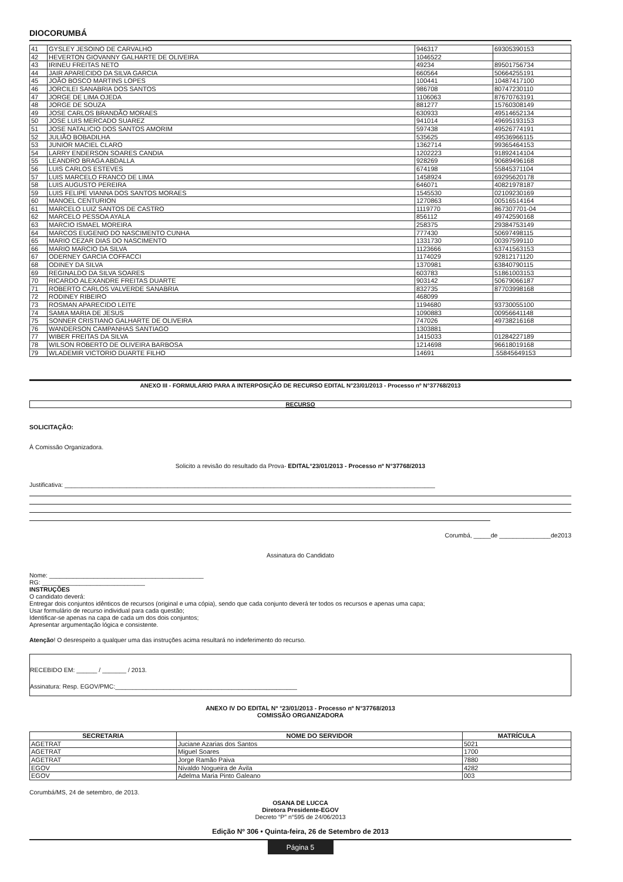DIOCORUMBÁ
| 41 | GYSLEY JESOINO DE CARVALHO | 946317 | 69305390153 |
| 42 | HEVERTON GIOVANNY GALHARTE DE OLIVEIRA | 1046522 | |
| 43 | IRINEU FREITAS NETO | 49234 | 89501756734 |
| 44 | JAIR APARECIDO DA SILVA GARCIA | 660564 | 50664255191 |
| 45 | JOÃO BOSCO MARTINS LOPES | 100441 | 10487417100 |
| 46 | JORCILEI SANABRIA DOS SANTOS | 986708 | 80747230110 |
| 47 | JORGE DE LIMA OJEDA | 1106063 | 87670763191 |
| 48 | JORGE DE SOUZA | 881277 | 15760308149 |
| 49 | JOSE CARLOS BRANDÃO MORAES | 630933 | 49514652134 |
| 50 | JOSE LUIS MERCADO SUAREZ | 941014 | 49695193153 |
| 51 | JOSE NATALICIO DOS SANTOS AMORIM | 597438 | 49526774191 |
| 52 | JULIÃO BOBADILHA | 535625 | 49536966115 |
| 53 | JUNIOR MACIEL CLARO | 1362714 | 99365464153 |
| 54 | LARRY ENDERSON SOARES CANDIA | 1202223 | 91892414104 |
| 55 | LEANDRO BRAGA ABDALLA | 928269 | 90689496168 |
| 56 | LUIS CARLOS ESTEVES | 674198 | 55845371104 |
| 57 | LUIS MARCELO FRANCO DE LIMA | 1458924 | 69295620178 |
| 58 | LUIS AUGUSTO PEREIRA | 646071 | 40821978187 |
| 59 | LUIS FELIPE VIANNA DOS SANTOS MORAES | 1545530 | 02109230169 |
| 60 | MANOEL CENTURION | 1270863 | 00516514164 |
| 61 | MARCELO LUIZ SANTOS DE CASTRO | 1119770 | 867307701-04 |
| 62 | MARCELO PESSOA AYALA | 856112 | 49742590168 |
| 63 | MARCIO ISMAEL MOREIRA | 258375 | 29384753149 |
| 64 | MARCOS EUGENIO DO NASCIMENTO CUNHA | 777430 | 50697498115 |
| 65 | MARIO CEZAR DIAS DO NASCIMENTO | 1331730 | 00397599110 |
| 66 | MARIO MARCIO DA SILVA | 1123666 | 63741563153 |
| 67 | ODERNEY GARCIA COFFACCI | 1174029 | 92812171120 |
| 68 | ODINEY DA SILVA | 1370981 | 63840790115 |
| 69 | REGINALDO DA SILVA SOARES | 603783 | 51861003153 |
| 70 | RICARDO ALEXANDRE FREITAS DUARTE | 903142 | 50679066187 |
| 71 | ROBERTO CARLOS VALVERDE SANABRIA | 832735 | 87703998168 |
| 72 | RODINEY RIBEIRO | 468099 | |
| 73 | ROSMAN APARECIDO LEITE | 1194680 | 93730055100 |
| 74 | SAMIA MARIA DE JESUS | 1090883 | 00956641148 |
| 75 | SONNER CRISTIANO GALHARTE DE OLIVEIRA | 747026 | 49738216168 |
| 76 | WANDERSON CAMPANHAS SANTIAGO | 1303881 | |
| 77 | WIBER FREITAS DA SILVA | 1415033 | 01284227189 |
| 78 | WILSON ROBERTO DE OLIVEIRA BARBOSA | 1214698 | 96618019168 |
| 79 | WLADEMIR VICTORIO DUARTE FILHO | 14691 | .55845649153 |
ANEXO III - FORMULÁRIO PARA A INTERPOSIÇÃO DE RECURSO EDITAL N°23/01/2013 - Processo nº N°37768/2013
RECURSO
SOLICITAÇÃO:
À Comissão Organizadora.
Solicito a revisão do resultado da Prova- EDITAL°23/01/2013 - Processo nº N°37768/2013
Justificativa: ____________________________________________________________________________________________________________
Corumbá, _____de _______________de2013
Assinatura do Candidato
Nome: _____________________________________________
RG: ______________________________
INSTRUÇÕES
O candidato deverá:
Entregar dois conjuntos idênticos de recursos (original e uma cópia), sendo que cada conjunto deverá ter todos os recursos e apenas uma capa;
Usar formulário de recurso individual para cada questão;
Identificar-se apenas na capa de cada um dos dois conjuntos;
Apresentar argumentação lógica e consistente.
Atenção! O desrespeito a qualquer uma das instruções acima resultará no indeferimento do recurso.
RECEBIDO EM: ______ / _______ / 2013.
Assinatura: Resp. EGOV/PMC:_____________________________________________________
ANEXO IV DO EDITAL Nº °23/01/2013 - Processo nº N°37768/2013
COMISSÃO ORGANIZADORA
| SECRETARIA | NOME DO SERVIDOR | MATRÍCULA |
| --- | --- | --- |
| AGETRAT | Juciane Azarias dos Santos | 5021 |
| AGETRAT | Miguel Soares | 1700 |
| AGETRAT | Jorge Ramão Paiva | 7880 |
| EGOV | Nivaldo Nogueira de Ávila | 4282 |
| EGOV | Adelma Maria Pinto Galeano | 003 |
Corumbá/MS, 24 de setembro, de 2013.
OSANA DE LUCCA
Diretora Presidente-EGOV
Decreto “P” n°595 de 24/06/2013
Edição Nº 306 • Quinta-feira, 26 de Setembro de 2013
Página 5